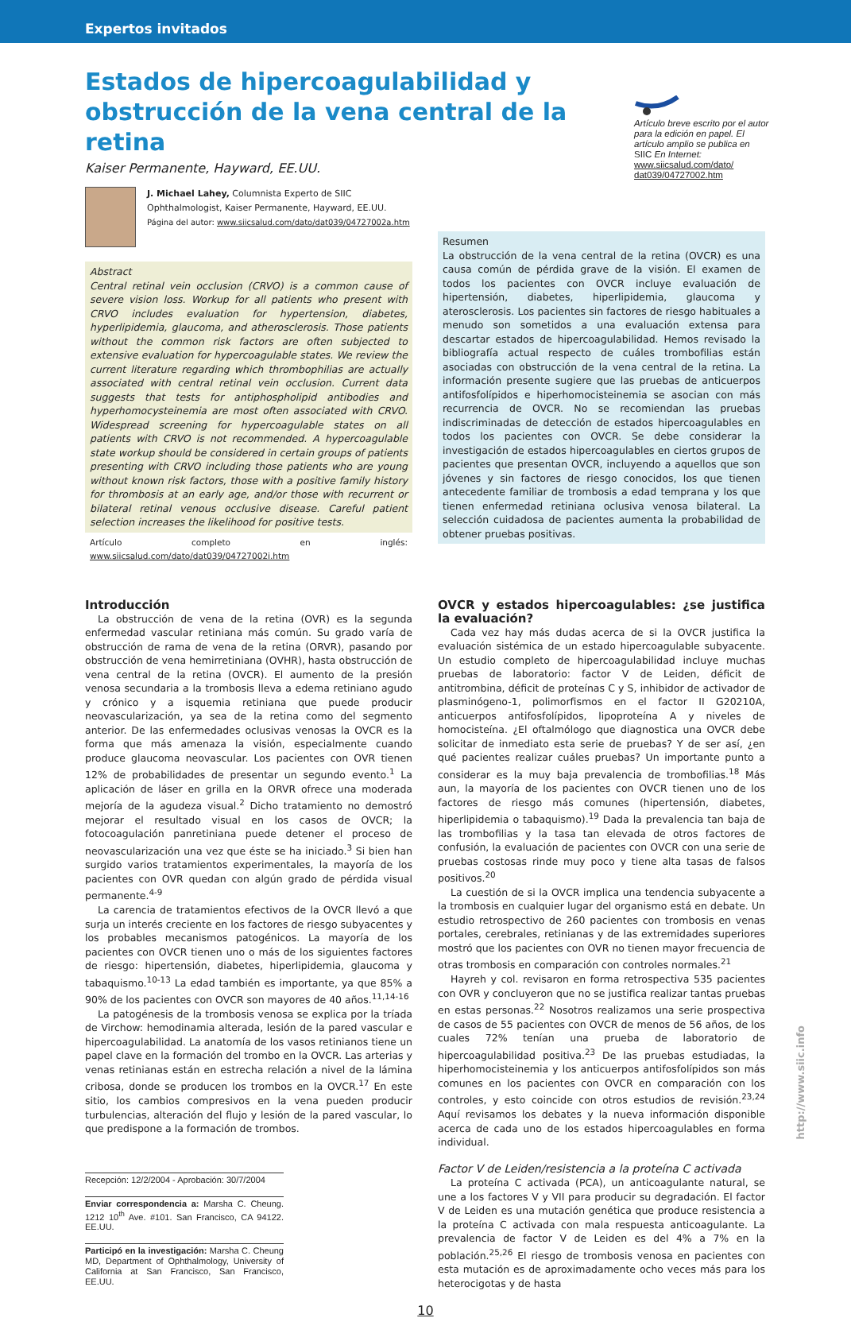Expertos invitados
Artículo breve escrito por el autor para la edición en papel. El artículo amplio se publica en SIIC En Internet:
www.siicsalud.com/dato/ dat039/04727002.htm
Estados de hipercoagulabilidad y obstrucción de la vena central de la retina
Kaiser Permanente, Hayward, EE.UU.
J. Michael Lahey, Columnista Experto de SIIC
Ophthalmologist, Kaiser Permanente, Hayward, EE.UU.
Página del autor: www.siicsalud.com/dato/dat039/04727002a.htm
Abstract
Central retinal vein occlusion (CRVO) is a common cause of severe vision loss. Workup for all patients who present with CRVO includes evaluation for hypertension, diabetes, hyperlipidemia, glaucoma, and atherosclerosis. Those patients without the common risk factors are often subjected to extensive evaluation for hypercoagulable states. We review the current literature regarding which thrombophilias are actually associated with central retinal vein occlusion. Current data suggests that tests for antiphospholipid antibodies and hyperhomocysteinemia are most often associated with CRVO. Widespread screening for hypercoagulable states on all patients with CRVO is not recommended. A hypercoagulable state workup should be considered in certain groups of patients presenting with CRVO including those patients who are young without known risk factors, those with a positive family history for thrombosis at an early age, and/or those with recurrent or bilateral retinal venous occlusive disease. Careful patient selection increases the likelihood for positive tests.
Artículo completo en inglés: www.siicsalud.com/dato/dat039/04727002i.htm
Resumen
La obstrucción de la vena central de la retina (OVCR) es una causa común de pérdida grave de la visión. El examen de todos los pacientes con OVCR incluye evaluación de hipertensión, diabetes, hiperlipidemia, glaucoma y aterosclerosis. Los pacientes sin factores de riesgo habituales a menudo son sometidos a una evaluación extensa para descartar estados de hipercoagulabilidad. Hemos revisado la bibliografía actual respecto de cuáles trombofilias están asociadas con obstrucción de la vena central de la retina. La información presente sugiere que las pruebas de anticuerpos antifosfolípidos e hiperhomocisteinemia se asocian con más recurrencia de OVCR. No se recomiendan las pruebas indiscriminadas de detección de estados hipercoagulables en todos los pacientes con OVCR. Se debe considerar la investigación de estados hipercoagulables en ciertos grupos de pacientes que presentan OVCR, incluyendo a aquellos que son jóvenes y sin factores de riesgo conocidos, los que tienen antecedente familiar de trombosis a edad temprana y los que tienen enfermedad retiniana oclusiva venosa bilateral. La selección cuidadosa de pacientes aumenta la probabilidad de obtener pruebas positivas.
Introducción
La obstrucción de vena de la retina (OVR) es la segunda enfermedad vascular retiniana más común. Su grado varía de obstrucción de rama de vena de la retina (ORVR), pasando por obstrucción de vena hemirretiniana (OVHR), hasta obstrucción de vena central de la retina (OVCR). El aumento de la presión venosa secundaria a la trombosis lleva a edema retiniano agudo y crónico y a isquemia retiniana que puede producir neovascularización, ya sea de la retina como del segmento anterior. De las enfermedades oclusivas venosas la OVCR es la forma que más amenaza la visión, especialmente cuando produce glaucoma neovascular. Los pacientes con OVR tienen 12% de probabilidades de presentar un segundo evento.<sup>1</sup> La aplicación de láser en grilla en la ORVR ofrece una moderada mejoría de la agudeza visual.<sup>2</sup> Dicho tratamiento no demostró mejorar el resultado visual en los casos de OVCR; la fotocoagulación panretiniana puede detener el proceso de neovascularización una vez que éste se ha iniciado.<sup>3</sup> Si bien han surgido varios tratamientos experimentales, la mayoría de los pacientes con OVR quedan con algún grado de pérdida visual permanente.<sup>4-9</sup>
La carencia de tratamientos efectivos de la OVCR llevó a que surja un interés creciente en los factores de riesgo subyacentes y los probables mecanismos patogénicos. La mayoría de los pacientes con OVCR tienen uno o más de los siguientes factores de riesgo: hipertensión, diabetes, hiperlipidemia, glaucoma y tabaquismo.<sup>10-13</sup> La edad también es importante, ya que 85% a 90% de los pacientes con OVCR son mayores de 40 años.<sup>11,14-16</sup>
La patogénesis de la trombosis venosa se explica por la tríada de Virchow: hemodinamia alterada, lesión de la pared vascular e hipercoagulabilidad. La anatomía de los vasos retinianos tiene un papel clave en la formación del trombo en la OVCR. Las arterias y venas retinianas están en estrecha relación a nivel de la lámina cribosa, donde se producen los trombos en la OVCR.<sup>17</sup> En este sitio, los cambios compresivos en la vena pueden producir turbulencias, alteración del flujo y lesión de la pared vascular, lo que predispone a la formación de trombos.
Recepción: 12/2/2004 - Aprobación: 30/7/2004
Enviar correspondencia a: Marsha C. Cheung. 1212 10<sup>th</sup> Ave. #101. San Francisco, CA 94122. EE.UU.
Participó en la investigación: Marsha C. Cheung MD, Department of Ophthalmology, University of California at San Francisco, San Francisco, EE.UU.
OVCR y estados hipercoagulables: ¿se justifica la evaluación?
Cada vez hay más dudas acerca de si la OVCR justifica la evaluación sistémica de un estado hipercoagulable subyacente. Un estudio completo de hipercoagulabilidad incluye muchas pruebas de laboratorio: factor V de Leiden, déficit de antitrombina, déficit de proteínas C y S, inhibidor de activador de plasminógeno-1, polimorfismos en el factor II G20210A, anticuerpos antifosfolípidos, lipoproteína A y niveles de homocisteína. ¿El oftalmólogo que diagnostica una OVCR debe solicitar de inmediato esta serie de pruebas? Y de ser así, ¿en qué pacientes realizar cuáles pruebas? Un importante punto a considerar es la muy baja prevalencia de trombofilias.<sup>18</sup> Más aun, la mayoría de los pacientes con OVCR tienen uno de los factores de riesgo más comunes (hipertensión, diabetes, hiperlipidemia o tabaquismo).<sup>19</sup> Dada la prevalencia tan baja de las trombofilias y la tasa tan elevada de otros factores de confusión, la evaluación de pacientes con OVCR con una serie de pruebas costosas rinde muy poco y tiene alta tasas de falsos positivos.<sup>20</sup>
La cuestión de si la OVCR implica una tendencia subyacente a la trombosis en cualquier lugar del organismo está en debate. Un estudio retrospectivo de 260 pacientes con trombosis en venas portales, cerebrales, retinianas y de las extremidades superiores mostró que los pacientes con OVR no tienen mayor frecuencia de otras trombosis en comparación con controles normales.<sup>21</sup>
Hayreh y col. revisaron en forma retrospectiva 535 pacientes con OVR y concluyeron que no se justifica realizar tantas pruebas en estas personas.<sup>22</sup> Nosotros realizamos una serie prospectiva de casos de 55 pacientes con OVCR de menos de 56 años, de los cuales 72% tenían una prueba de laboratorio de hipercoagulabilidad positiva.<sup>23</sup> De las pruebas estudiadas, la hiperhomocisteinemia y los anticuerpos antifosfolípidos son más comunes en los pacientes con OVCR en comparación con los controles, y esto coincide con otros estudios de revisión.<sup>23,24</sup> Aquí revisamos los debates y la nueva información disponible acerca de cada uno de los estados hipercoagulables en forma individual.
Factor V de Leiden/resistencia a la proteína C activada
La proteína C activada (PCA), un anticoagulante natural, se une a los factores V y VII para producir su degradación. El factor V de Leiden es una mutación genética que produce resistencia a la proteína C activada con mala respuesta anticoagulante. La prevalencia de factor V de Leiden es del 4% a 7% en la población.<sup>25,26</sup> El riesgo de trombosis venosa en pacientes con esta mutación es de aproximadamente ocho veces más para los heterocigotas y de hasta
10
http://www.siic.info